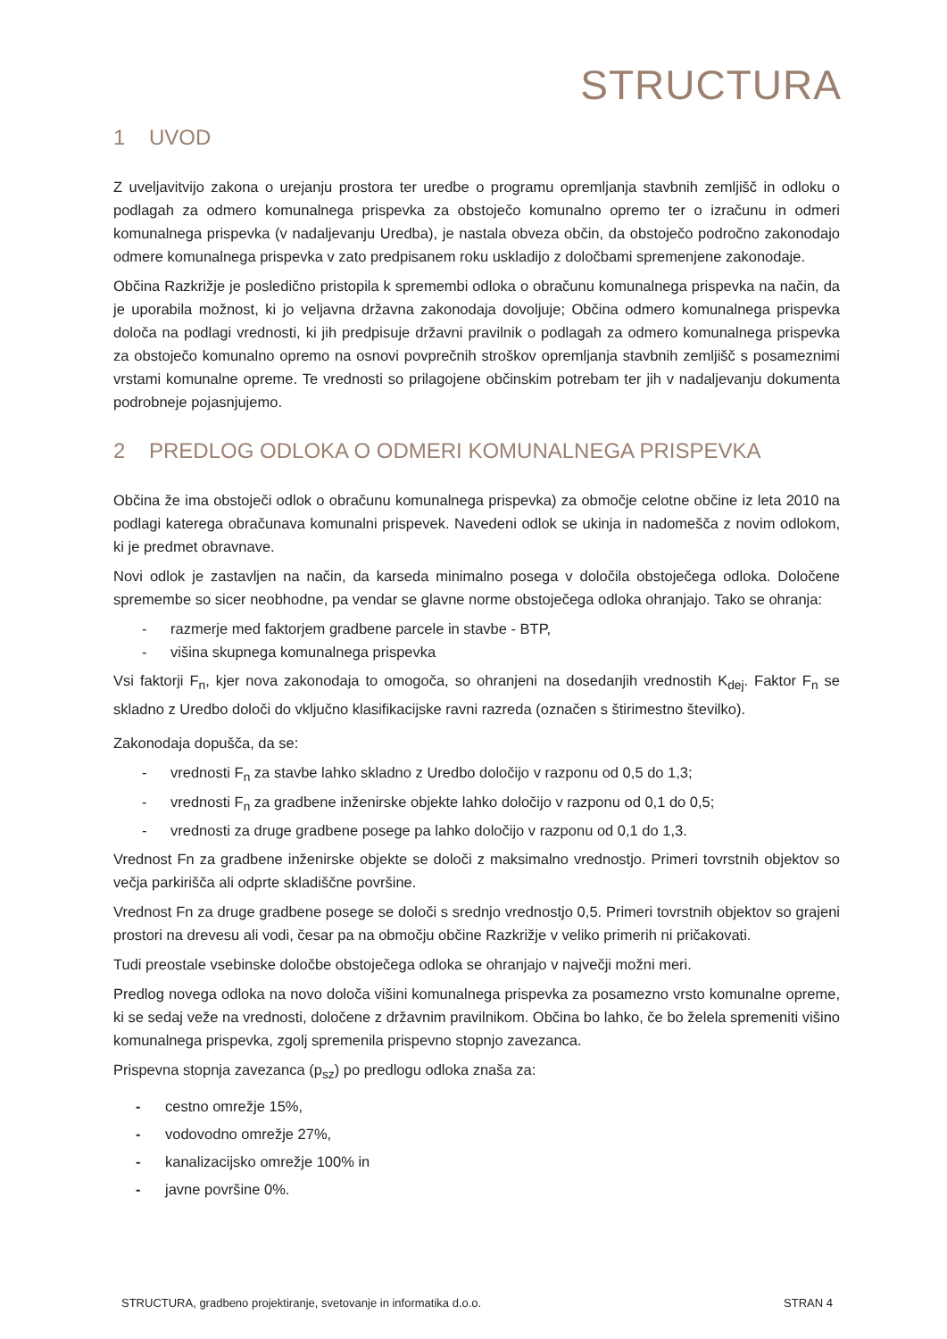STRUCTURA
1 UVOD
Z uveljavitvijo zakona o urejanju prostora ter uredbe o programu opremljanja stavbnih zemljišč in odloku o podlagah za odmero komunalnega prispevka za obstoječo komunalno opremo ter o izračunu in odmeri komunalnega prispevka (v nadaljevanju Uredba), je nastala obveza občin, da obstoječo področno zakonodajo odmere komunalnega prispevka v zato predpisanem roku uskladijo z določbami spremenjene zakonodaje.
Občina Razkrižje je posledično pristopila k spremembi odloka o obračunu komunalnega prispevka na način, da je uporabila možnost, ki jo veljavna državna zakonodaja dovoljuje; Občina odmero komunalnega prispevka določa na podlagi vrednosti, ki jih predpisuje državni pravilnik o podlagah za odmero komunalnega prispevka za obstoječo komunalno opremo na osnovi povprečnih stroškov opremljanja stavbnih zemljišč s posameznimi vrstami komunalne opreme. Te vrednosti so prilagojene občinskim potrebam ter jih v nadaljevanju dokumenta podrobneje pojasnjujemo.
2 PREDLOG ODLOKA O ODMERI KOMUNALNEGA PRISPEVKA
Občina že ima obstoječi odlok o obračunu komunalnega prispevka) za območje celotne občine iz leta 2010 na podlagi katerega obračunava komunalni prispevek. Navedeni odlok se ukinja in nadomešča z novim odlokom, ki je predmet obravnave.
Novi odlok je zastavljen na način, da karseda minimalno posega v določila obstoječega odloka. Določene spremembe so sicer neobhodne, pa vendar se glavne norme obstoječega odloka ohranjajo. Tako se ohranja:
- razmerje med faktorjem gradbene parcele in stavbe - BTP,
- višina skupnega komunalnega prispevka
Vsi faktorji F<sub>n</sub>, kjer nova zakonodaja to omogoča, so ohranjeni na dosedanjih vrednostih K<sub>dej</sub>. Faktor F<sub>n</sub> se skladno z Uredbo določi do vključno klasifikacijske ravni razreda (označen s štirimestno številko).
Zakonodaja dopušča, da se:
- vrednosti F<sub>n</sub> za stavbe lahko skladno z Uredbo določijo v razponu od 0,5 do 1,3;
- vrednosti F<sub>n</sub> za gradbene inženirske objekte lahko določijo v razponu od 0,1 do 0,5;
- vrednosti za druge gradbene posege pa lahko določijo v razponu od 0,1 do 1,3.
Vrednost Fn za gradbene inženirske objekte se določi z maksimalno vrednostjo. Primeri tovrstnih objektov so večja parkirišča ali odprte skladiščne površine.
Vrednost Fn za druge gradbene posege se določi s srednjo vrednostjo 0,5. Primeri tovrstnih objektov so grajeni prostori na drevesu ali vodi, česar pa na območju občine Razkrižje v veliko primerih ni pričakovati.
Tudi preostale vsebinske določbe obstoječega odloka se ohranjajo v največji možni meri.
Predlog novega odloka na novo določa višini komunalnega prispevka za posamezno vrsto komunalne opreme, ki se sedaj veže na vrednosti, določene z državnim pravilnikom. Občina bo lahko, če bo želela spremeniti višino komunalnega prispevka, zgolj spremenila prispevno stopnjo zavezanca.
Prispevna stopnja zavezanca (p<sub>sz</sub>) po predlogu odloka znaša za:
- cestno omrežje 15%,
- vodovodno omrežje 27%,
- kanalizacijsko omrežje 100% in
- javne površine 0%.
STRUCTURA, gradbeno projektiranje, svetovanje in informatika d.o.o. STRAN 4